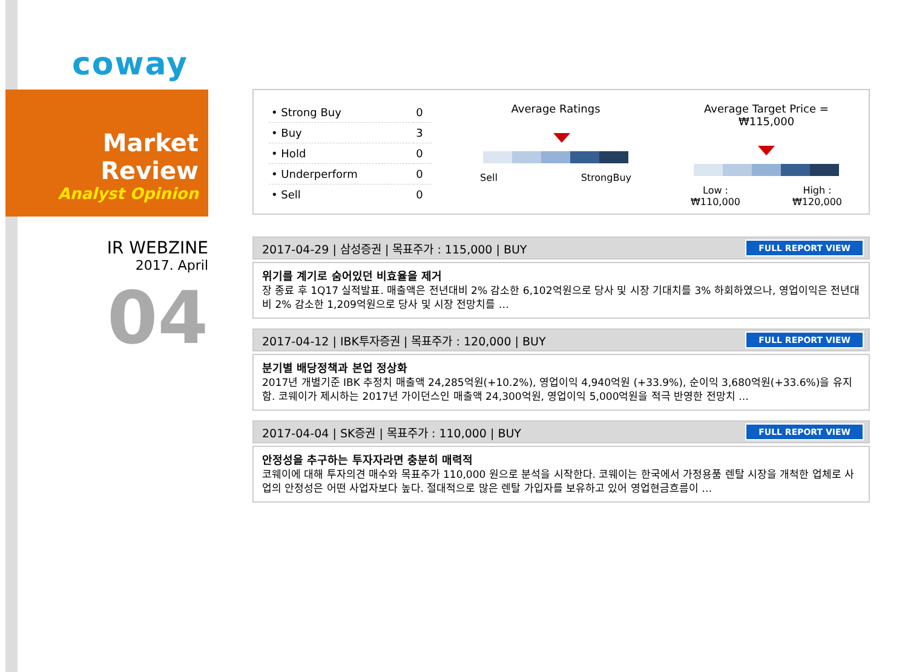coway
Market Review
Analyst Opinion
IR WEBZINE
2017. April
04
| • Strong Buy | 0 |
| • Buy | 3 |
| • Hold | 0 |
| • Underperform | 0 |
| • Sell | 0 |
Average Ratings
Sell StrongBuy
Average Target Price = ₩115,000
Low :
₩110,000 High :
₩120,000
2017-04-29 | 삼성증권 | 목표주가 : 115,000 | BUY FULL REPORT VIEW
위기를 계기로 숨어있던 비효율을 제거
장 종료 후 1Q17 실적발표. 매출액은 전년대비 2% 감소한 6,102억원으로 당사 및 시장 기대치를 3% 하회하였으나, 영업이익은 전년대비 2% 감소한 1,209억원으로 당사 및 시장 전망치를 …
2017-04-12 | IBK투자증권 | 목표주가 : 120,000 | BUY FULL REPORT VIEW
분기별 배당정책과 본업 정상화
2017년 개별기준 IBK 추정치 매출액 24,285억원(+10.2%), 영업이익 4,940억원 (+33.9%), 순이익 3,680억원(+33.6%)을 유지함. 코웨이가 제시하는 2017년 가이던스인 매출액 24,300억원, 영업이익 5,000억원을 적극 반영한 전망치 …
2017-04-04 | SK증권 | 목표주가 : 110,000 | BUY FULL REPORT VIEW
안정성을 추구하는 투자자라면 충분히 매력적
코웨이에 대해 투자의견 매수와 목표주가 110,000 원으로 분석을 시작한다. 코웨이는 한국에서 가정용품 렌탈 시장을 개척한 업체로 사업의 안정성은 어떤 사업자보다 높다. 절대적으로 많은 렌탈 가입자를 보유하고 있어 영업현금흐름이 …